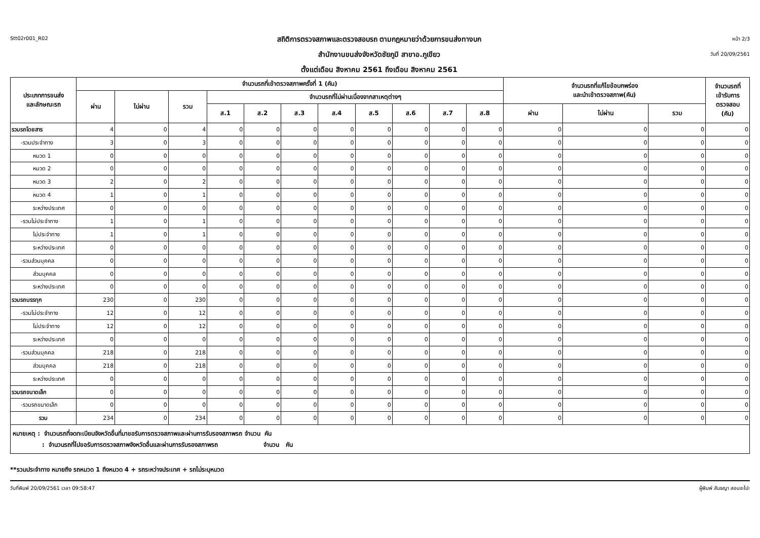Stt02r001_R02
สถิติการตรวจสภาพและตรวจสอบรถ ตามกฎหมายว่าด้วยการขนส่งทางบก
สำนักงานขนส่งจังหวัดชัยภูมิ สาขาอ.ภูเขียว
ตั้งแต่เดือน สิงหาคม 2561 ถึงเดือน สิงหาคม 2561
หน้า 2/3
วันที่ 20/09/2561
| ประเภทการขนส่ง และลักษณะรถ | จำนวนรถที่เข้าตรวจสภาพครั้งที่ 1 (คัน) | | | | | | | | | | | จำนวนรถที่แก้ไขข้อบกพร่อง และนำเข้าตรวจสภาพ(คัน) | | | จำนวนรถที่ เข้ารับการ ตรวจสอบ (คัน) |
| --- | --- | --- | --- | --- | --- | --- | --- | --- | --- | --- | --- | --- | --- | --- | --- |
| | ผ่าน | ไม่ผ่าน | รวม | จำนวนรถที่ไม่ผ่านเนื่องจากสาเหตุต่างๆ | | | | | | | | | | | |
| | | | | ส.1 | ส.2 | ส.3 | ส.4 | ส.5 | ส.6 | ส.7 | ส.8 | ผ่าน | ไม่ผ่าน | รวม | |
| รวมรถโดยสาร | 4 | 0 | 4 | 0 | 0 | 0 | 0 | 0 | 0 | 0 | 0 | 0 | 0 | 0 | 0 |
| -รวมประจำทาง | 3 | 0 | 3 | 0 | 0 | 0 | 0 | 0 | 0 | 0 | 0 | 0 | 0 | 0 | 0 |
| หมวด 1 | 0 | 0 | 0 | 0 | 0 | 0 | 0 | 0 | 0 | 0 | 0 | 0 | 0 | 0 | 0 |
| หมวด 2 | 0 | 0 | 0 | 0 | 0 | 0 | 0 | 0 | 0 | 0 | 0 | 0 | 0 | 0 | 0 |
| หมวด 3 | 2 | 0 | 2 | 0 | 0 | 0 | 0 | 0 | 0 | 0 | 0 | 0 | 0 | 0 | 0 |
| หมวด 4 | 1 | 0 | 1 | 0 | 0 | 0 | 0 | 0 | 0 | 0 | 0 | 0 | 0 | 0 | 0 |
| ระหว่างประเทศ | 0 | 0 | 0 | 0 | 0 | 0 | 0 | 0 | 0 | 0 | 0 | 0 | 0 | 0 | 0 |
| -รวมไม่ประจำทาง | 1 | 0 | 1 | 0 | 0 | 0 | 0 | 0 | 0 | 0 | 0 | 0 | 0 | 0 | 0 |
| ไม่ประจำทาง | 1 | 0 | 1 | 0 | 0 | 0 | 0 | 0 | 0 | 0 | 0 | 0 | 0 | 0 | 0 |
| ระหว่างประเทศ | 0 | 0 | 0 | 0 | 0 | 0 | 0 | 0 | 0 | 0 | 0 | 0 | 0 | 0 | 0 |
| -รวมส่วนบุคคล | 0 | 0 | 0 | 0 | 0 | 0 | 0 | 0 | 0 | 0 | 0 | 0 | 0 | 0 | 0 |
| ส่วนบุคคล | 0 | 0 | 0 | 0 | 0 | 0 | 0 | 0 | 0 | 0 | 0 | 0 | 0 | 0 | 0 |
| ระหว่างประเทศ | 0 | 0 | 0 | 0 | 0 | 0 | 0 | 0 | 0 | 0 | 0 | 0 | 0 | 0 | 0 |
| รวมรถบรรทุก | 230 | 0 | 230 | 0 | 0 | 0 | 0 | 0 | 0 | 0 | 0 | 0 | 0 | 0 | 0 |
| -รวมไม่ประจำทาง | 12 | 0 | 12 | 0 | 0 | 0 | 0 | 0 | 0 | 0 | 0 | 0 | 0 | 0 | 0 |
| ไม่ประจำทาง | 12 | 0 | 12 | 0 | 0 | 0 | 0 | 0 | 0 | 0 | 0 | 0 | 0 | 0 | 0 |
| ระหว่างประเทศ | 0 | 0 | 0 | 0 | 0 | 0 | 0 | 0 | 0 | 0 | 0 | 0 | 0 | 0 | 0 |
| -รวมส่วนบุคคล | 218 | 0 | 218 | 0 | 0 | 0 | 0 | 0 | 0 | 0 | 0 | 0 | 0 | 0 | 0 |
| ส่วนบุคคล | 218 | 0 | 218 | 0 | 0 | 0 | 0 | 0 | 0 | 0 | 0 | 0 | 0 | 0 | 0 |
| ระหว่างประเทศ | 0 | 0 | 0 | 0 | 0 | 0 | 0 | 0 | 0 | 0 | 0 | 0 | 0 | 0 | 0 |
| รวมรถขนาดเล็ก | 0 | 0 | 0 | 0 | 0 | 0 | 0 | 0 | 0 | 0 | 0 | 0 | 0 | 0 | 0 |
| -รวมรถขนาดเล็ก | 0 | 0 | 0 | 0 | 0 | 0 | 0 | 0 | 0 | 0 | 0 | 0 | 0 | 0 | 0 |
| รวม | 234 | 0 | 234 | 0 | 0 | 0 | 0 | 0 | 0 | 0 | 0 | 0 | 0 | 0 | 0 |
หมายเหตุ : จำนวนรถที่จดทะเบียนจังหวัดอื่นที่มาขอรับการตรวจสภาพและผ่านการรับรองสภาพรถ จำนวน คัน
: จำนวนรถที่ไปขอรับการตรวจสภาพจังหวัดอื่นและผ่านการรับรองสภาพรถ จำนวน คัน
**รวมประจำทาง หมายถึง รถหมวด 1 ถึงหมวด 4 + รถระหว่างประเทศ + รถไม่ระบุหมวด
วันที่พิมพ์ 20/09/2561 เวลา 09:58:47 ผู้พิมพ์ สันธญา สอนจะโปะ